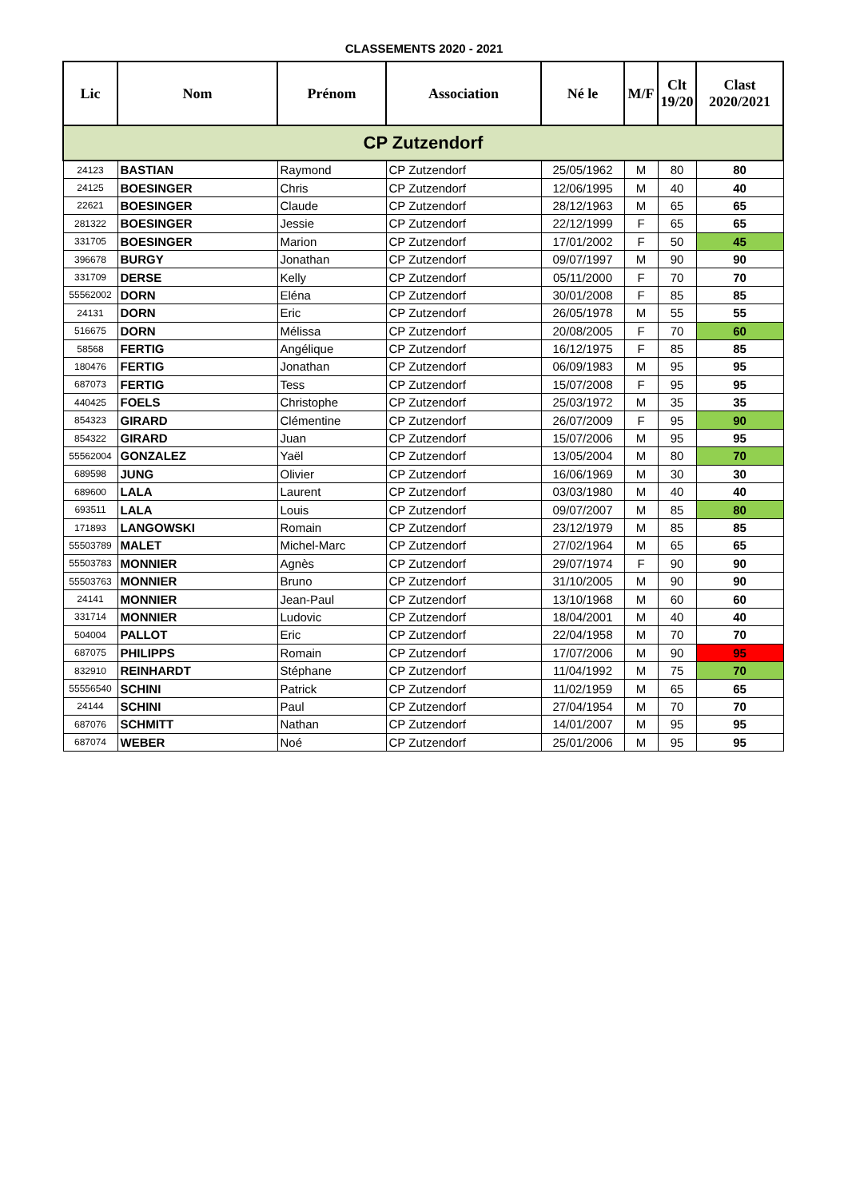CLASSEMENTS 2020 - 2021
| Lic | Nom | Prénom | Association | Né le | M/F | Clt 19/20 | Clast 2020/2021 |
| --- | --- | --- | --- | --- | --- | --- | --- |
| CP Zutzendorf | | | | | | | |
| 24123 | BASTIAN | Raymond | CP Zutzendorf | 25/05/1962 | M | 80 | 80 |
| 24125 | BOESINGER | Chris | CP Zutzendorf | 12/06/1995 | M | 40 | 40 |
| 22621 | BOESINGER | Claude | CP Zutzendorf | 28/12/1963 | M | 65 | 65 |
| 281322 | BOESINGER | Jessie | CP Zutzendorf | 22/12/1999 | F | 65 | 65 |
| 331705 | BOESINGER | Marion | CP Zutzendorf | 17/01/2002 | F | 50 | 45 |
| 396678 | BURGY | Jonathan | CP Zutzendorf | 09/07/1997 | M | 90 | 90 |
| 331709 | DERSE | Kelly | CP Zutzendorf | 05/11/2000 | F | 70 | 70 |
| 55562002 | DORN | Eléna | CP Zutzendorf | 30/01/2008 | F | 85 | 85 |
| 24131 | DORN | Eric | CP Zutzendorf | 26/05/1978 | M | 55 | 55 |
| 516675 | DORN | Mélissa | CP Zutzendorf | 20/08/2005 | F | 70 | 60 |
| 58568 | FERTIG | Angélique | CP Zutzendorf | 16/12/1975 | F | 85 | 85 |
| 180476 | FERTIG | Jonathan | CP Zutzendorf | 06/09/1983 | M | 95 | 95 |
| 687073 | FERTIG | Tess | CP Zutzendorf | 15/07/2008 | F | 95 | 95 |
| 440425 | FOELS | Christophe | CP Zutzendorf | 25/03/1972 | M | 35 | 35 |
| 854323 | GIRARD | Clémentine | CP Zutzendorf | 26/07/2009 | F | 95 | 90 |
| 854322 | GIRARD | Juan | CP Zutzendorf | 15/07/2006 | M | 95 | 95 |
| 55562004 | GONZALEZ | Yaël | CP Zutzendorf | 13/05/2004 | M | 80 | 70 |
| 689598 | JUNG | Olivier | CP Zutzendorf | 16/06/1969 | M | 30 | 30 |
| 689600 | LALA | Laurent | CP Zutzendorf | 03/03/1980 | M | 40 | 40 |
| 693511 | LALA | Louis | CP Zutzendorf | 09/07/2007 | M | 85 | 80 |
| 171893 | LANGOWSKI | Romain | CP Zutzendorf | 23/12/1979 | M | 85 | 85 |
| 55503789 | MALET | Michel-Marc | CP Zutzendorf | 27/02/1964 | M | 65 | 65 |
| 55503783 | MONNIER | Agnès | CP Zutzendorf | 29/07/1974 | F | 90 | 90 |
| 55503763 | MONNIER | Bruno | CP Zutzendorf | 31/10/2005 | M | 90 | 90 |
| 24141 | MONNIER | Jean-Paul | CP Zutzendorf | 13/10/1968 | M | 60 | 60 |
| 331714 | MONNIER | Ludovic | CP Zutzendorf | 18/04/2001 | M | 40 | 40 |
| 504004 | PALLOT | Eric | CP Zutzendorf | 22/04/1958 | M | 70 | 70 |
| 687075 | PHILIPPS | Romain | CP Zutzendorf | 17/07/2006 | M | 90 | 95 |
| 832910 | REINHARDT | Stéphane | CP Zutzendorf | 11/04/1992 | M | 75 | 70 |
| 55556540 | SCHINI | Patrick | CP Zutzendorf | 11/02/1959 | M | 65 | 65 |
| 24144 | SCHINI | Paul | CP Zutzendorf | 27/04/1954 | M | 70 | 70 |
| 687076 | SCHMITT | Nathan | CP Zutzendorf | 14/01/2007 | M | 95 | 95 |
| 687074 | WEBER | Noé | CP Zutzendorf | 25/01/2006 | M | 95 | 95 |